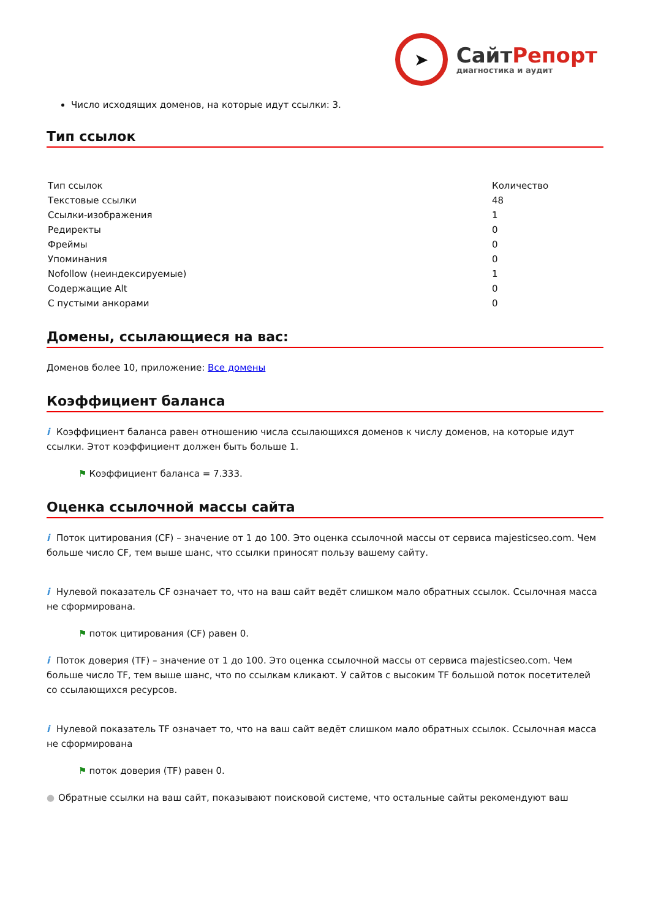➤
СайтРепорт
диагностика и аудит
Число исходящих доменов, на которые идут ссылки: 3.
Тип ссылок
| Тип ссылок | Количество |
| Текстовые ссылки | 48 |
| Ссылки-изображения | 1 |
| Редиректы | 0 |
| Фреймы | 0 |
| Упоминания | 0 |
| Nofollow (неиндексируемые) | 1 |
| Содержащие Alt | 0 |
| С пустыми анкорами | 0 |
Домены, ссылающиеся на вас:
Доменов более 10, приложение: Все домены
Коэффициент баланса
i Коэффициент баланса равен отношению числа ссылающихся доменов к числу доменов, на которые идут ссылки. Этот коэффициент должен быть больше 1.
⚑ Коэффициент баланса = 7.333.
Оценка ссылочной массы сайта
i Поток цитирования (CF) – значение от 1 до 100. Это оценка ссылочной массы от сервиса majesticseo.com. Чем больше число CF, тем выше шанс, что ссылки приносят пользу вашему сайту.
i Нулевой показатель CF означает то, что на ваш сайт ведёт слишком мало обратных ссылок. Ссылочная масса не сформирована.
⚑ поток цитирования (CF) равен 0.
i Поток доверия (TF) – значение от 1 до 100. Это оценка ссылочной массы от сервиса majesticseo.com. Чем больше число TF, тем выше шанс, что по ссылкам кликают. У сайтов с высоким TF большой поток посетителей со ссылающихся ресурсов.
i Нулевой показатель TF означает то, что на ваш сайт ведёт слишком мало обратных ссылок. Ссылочная масса не сформирована
⚑ поток доверия (TF) равен 0.
● Обратные ссылки на ваш сайт, показывают поисковой системе, что остальные сайты рекомендуют ваш